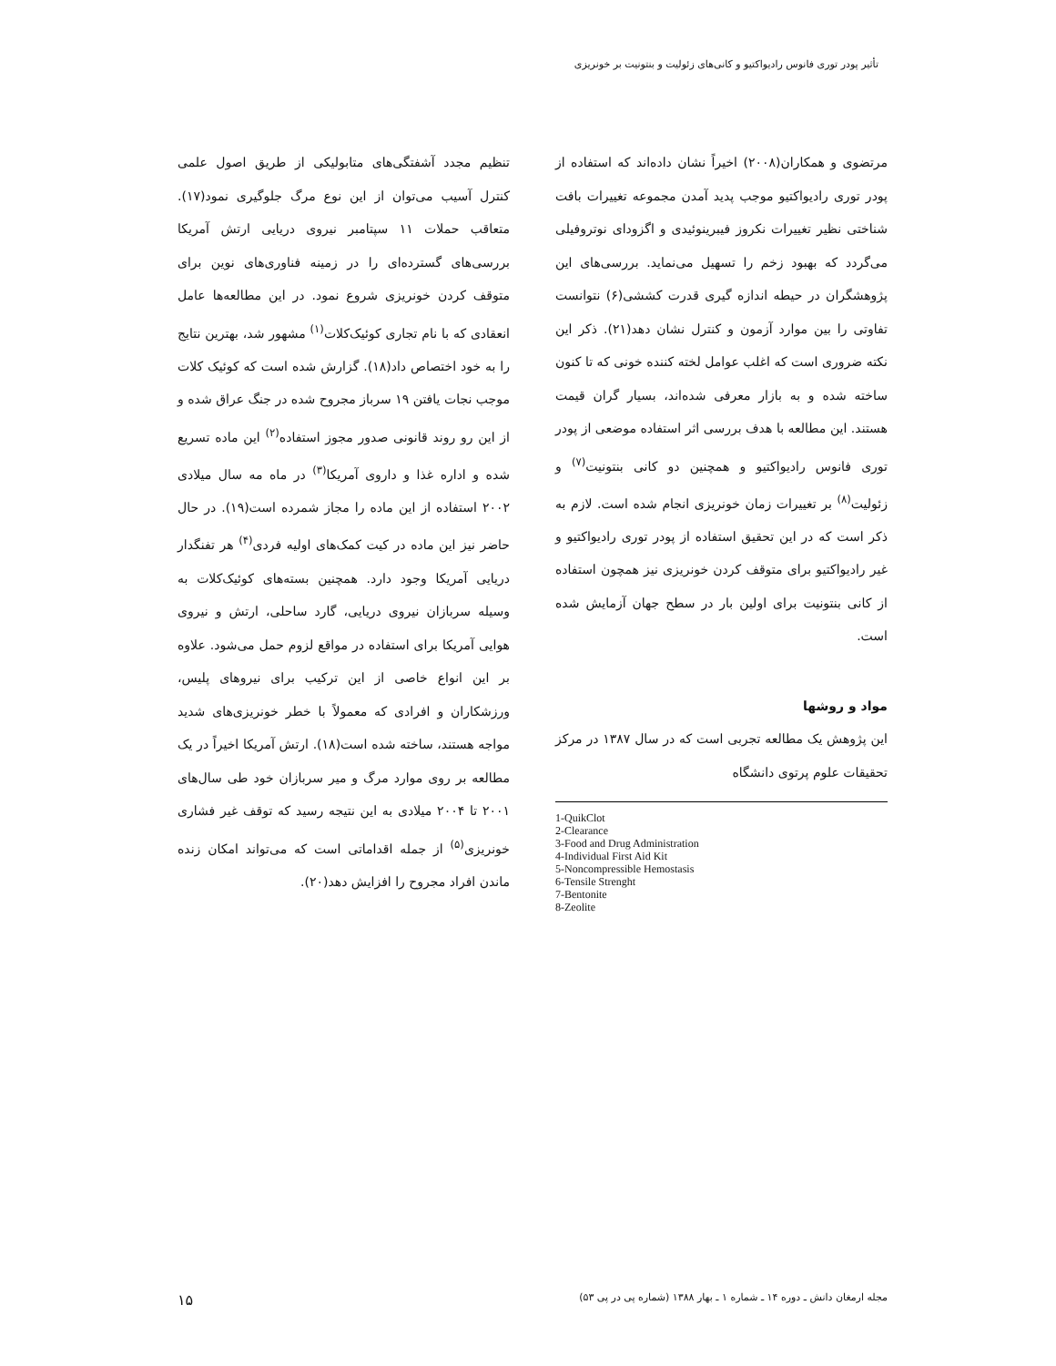تأثیر پودر توری فانوس رادیواکتیو و کانی‌های زئولیت و بنتونیت بر خونریزی
تنظیم مجدد آشفتگی‌های متابولیکی از طریق اصول علمی کنترل آسیب می‌توان از این نوع مرگ جلوگیری نمود(۱۷). متعاقب حملات ۱۱ سپتامبر نیروی دریایی ارتش آمریکا بررسی‌های گسترده‌ای را در زمینه فناوری‌های نوین برای متوقف کردن خونریزی شروع نمود. در این مطالعه‌ها عامل انعقادی که با نام تجاری کوئیک‌کلات<sup>(۱)</sup> مشهور شد، بهترین نتایج را به خود اختصاص داد(۱۸). گزارش شده است که کوئیک کلات موجب نجات یافتن ۱۹ سرباز مجروح شده در جنگ عراق شده و از این رو روند قانونی صدور مجوز استفاده<sup>(۲)</sup> این ماده تسریع شده و اداره غذا و داروی آمریکا<sup>(۳)</sup> در ماه مه سال میلادی ۲۰۰۲ استفاده از این ماده را مجاز شمرده است(۱۹). در حال حاضر نیز این ماده در کیت کمک‌های اولیه فردی<sup>(۴)</sup> هر تفنگدار دریایی آمریکا وجود دارد. همچنین بسته‌های کوئیک‌کلات به وسیله سربازان نیروی دریایی، گارد ساحلی، ارتش و نیروی هوایی آمریکا برای استفاده در مواقع لزوم حمل می‌شود. علاوه بر این انواع خاصی از این ترکیب برای نیروهای پلیس، ورزشکاران و افرادی که معمولاً با خطر خونریزی‌های شدید مواجه هستند، ساخته شده است(۱۸). ارتش آمریکا اخیراً در یک مطالعه بر روی موارد مرگ و میر سربازان خود طی سال‌های ۲۰۰۱ تا ۲۰۰۴ میلادی به این نتیجه رسید که توقف غیر فشاری خونریزی<sup>(۵)</sup> از جمله اقداماتی است که می‌تواند امکان زنده ماندن افراد مجروح را افزایش دهد(۲۰).
مرتضوی و همکاران(۲۰۰۸) اخیراً نشان داده‌اند که استفاده از پودر توری رادیواکتیو موجب پدید آمدن مجموعه تغییرات بافت شناختی نظیر تغییرات نکروز فیبرینوئیدی و اگزودای نوتروفیلی می‌گردد که بهبود زخم را تسهیل می‌نماید. بررسی‌های این پژوهشگران در حیطه اندازه گیری قدرت کششی(۶) نتوانست تفاوتی را بین موارد آزمون و کنترل نشان دهد(۲۱). ذکر این نکته ضروری است که اغلب عوامل لخته کننده خونی که تا کنون ساخته شده و به بازار معرفی شده‌اند، بسیار گران قیمت هستند. این مطالعه با هدف بررسی اثر استفاده موضعی از پودر توری فانوس رادیواکتیو و همچنین دو کانی بنتونیت<sup>(۷)</sup> و زئولیت<sup>(۸)</sup> بر تغییرات زمان خونریزی انجام شده است. لازم به ذکر است که در این تحقیق استفاده از پودر توری رادیواکتیو و غیر رادیواکتیو برای متوقف کردن خونریزی نیز همچون استفاده از کانی بنتونیت برای اولین بار در سطح جهان آزمایش شده است.
مواد و روشها
این پژوهش یک مطالعه تجربی است که در سال ۱۳۸۷ در مرکز تحقیقات علوم پرتوی دانشگاه
1-QuikClot
2-Clearance
3-Food and Drug Administration
4-Individual First Aid Kit
5-Noncompressible Hemostasis
6-Tensile Strenght
7-Bentonite
8-Zeolite
مجله ارمغان دانش ـ دوره ۱۴ ـ شماره ۱ ـ بهار ۱۳۸۸ (شماره پی در پی ۵۳) ۱۵